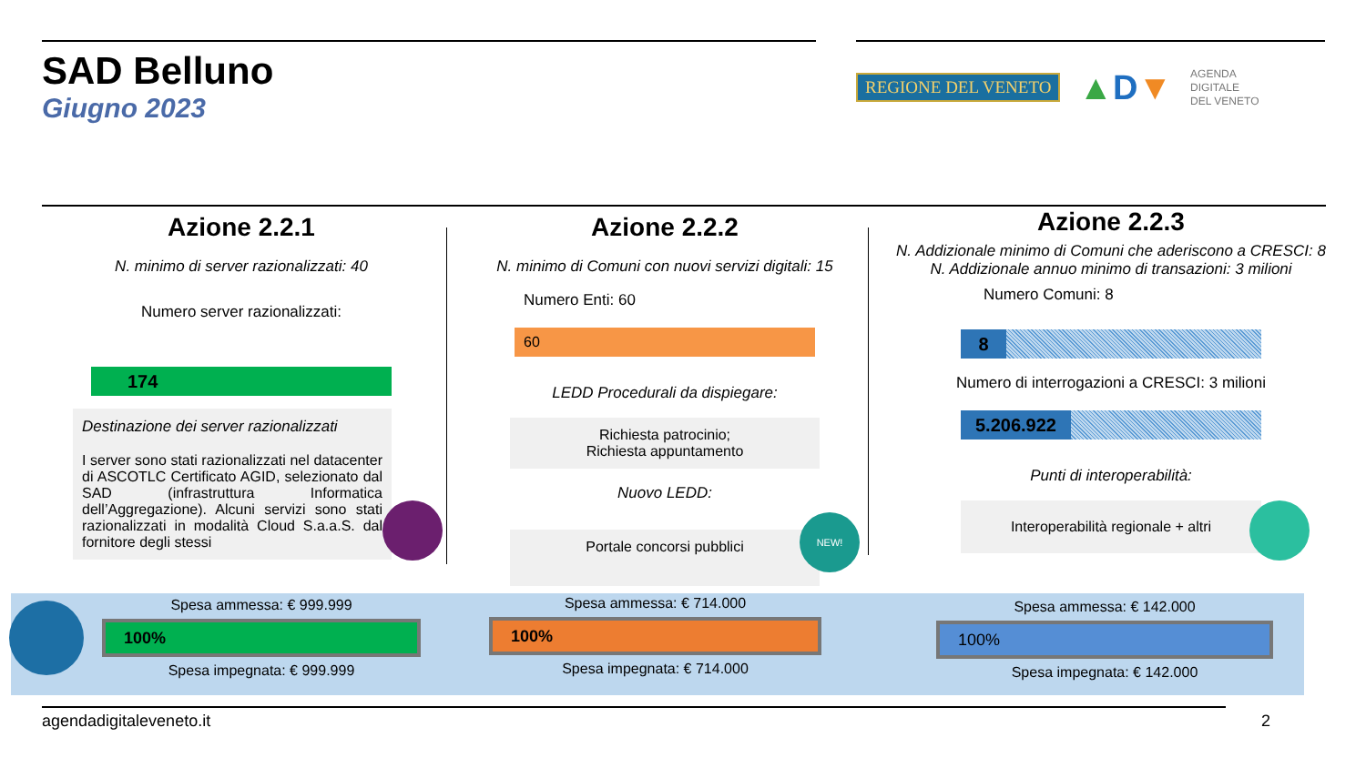SAD Belluno
Giugno 2023
REGIONE DEL VENETO ▲D▼ AGENDA
DIGITALE
DEL VENETO
Azione 2.2.1
N. minimo di server razionalizzati: 40
Numero server razionalizzati:
174
Destinazione dei server razionalizzati
I server sono stati razionalizzati nel datacenter di ASCOTLC Certificato AGID, selezionato dal SAD (infrastruttura Informatica dell’Aggregazione). Alcuni servizi sono stati razionalizzati in modalità Cloud S.a.a.S. dal fornitore degli stessi
Azione 2.2.2
N. minimo di Comuni con nuovi servizi digitali: 15
Numero Enti: 60
60
LEDD Procedurali da dispiegare:
Richiesta patrocinio;
Richiesta appuntamento
Nuovo LEDD:
Portale concorsi pubblici
NEW!
Azione 2.2.3
N. Addizionale minimo di Comuni che aderiscono a CRESCI: 8
N. Addizionale annuo minimo di transazioni: 3 milioni
Numero Comuni: 8
8
Numero di interrogazioni a CRESCI: 3 milioni
5.206.922
Punti di interoperabilità:
Interoperabilità regionale + altri
Spesa ammessa: € 999.999
100%
Spesa impegnata: € 999.999
Spesa ammessa: € 714.000
100%
Spesa impegnata: € 714.000
Spesa ammessa: € 142.000
100%
Spesa impegnata: € 142.000
agendadigitaleveneto.it 2